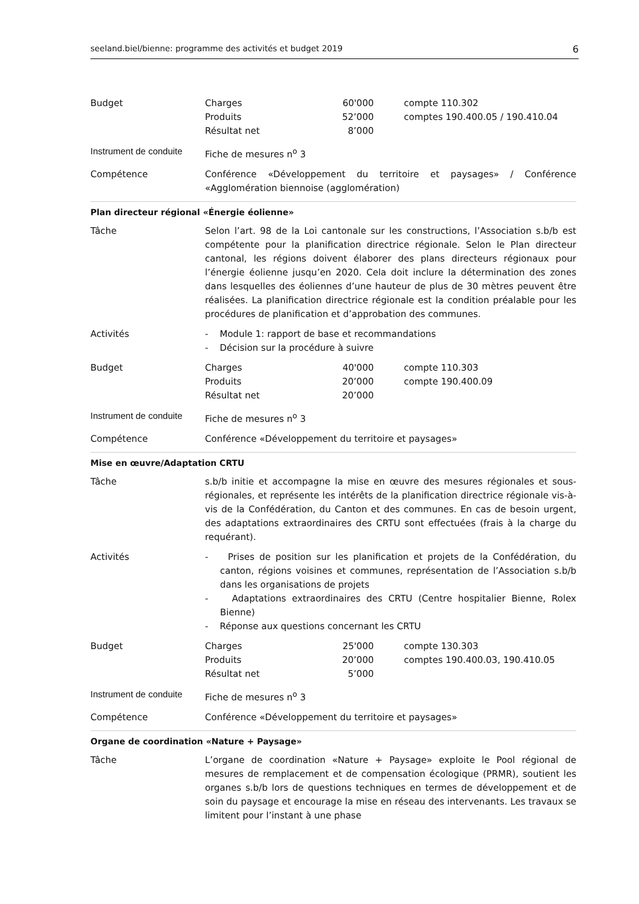seeland.biel/bienne: programme des activités et budget 2019 6
| Budget | / Charges / 60'000 / compte 110.302 / / Produits / 52’000 / comptes 190.400.05 / 190.410.04 / / Résultat net / 8’000 / / |
| Instrument de conduite | Fiche de mesures n<sup>o</sup> 3 |
| Compétence | Conférence «Développement du territoire et paysages» / Conférence «Agglomération biennoise (agglomération) |
| Plan directeur régional «Énergie éolienne» | |
| Tâche | Selon l’art. 98 de la Loi cantonale sur les constructions, l’Association s.b/b est compétente pour la planification directrice régionale. Selon le Plan directeur cantonal, les régions doivent élaborer des plans directeurs régionaux pour l’énergie éolienne jusqu’en 2020. Cela doit inclure la détermination des zones dans lesquelles des éoliennes d’une hauteur de plus de 30 mètres peuvent être réalisées. La planification directrice régionale est la condition préalable pour les procédures de planification et d’approbation des communes. |
| Activités | - Module 1: rapport de base et recommandations - Décision sur la procédure à suivre |
| Budget | / Charges / 40'000 / compte 110.303 / / Produits / 20’000 / compte 190.400.09 / / Résultat net / 20’000 / / |
| Instrument de conduite | Fiche de mesures n<sup>o</sup> 3 |
| Compétence | Conférence «Développement du territoire et paysages» |
| Mise en œuvre/Adaptation CRTU | |
| Tâche | s.b/b initie et accompagne la mise en œuvre des mesures régionales et sous-régionales, et représente les intérêts de la planification directrice régionale vis-à-vis de la Confédération, du Canton et des communes. En cas de besoin urgent, des adaptations extraordinaires des CRTU sont effectuées (frais à la charge du requérant). |
| Activités | - Prises de position sur les planification et projets de la Confédération, du canton, régions voisines et communes, représentation de l’Association s.b/b dans les organisations de projets - Adaptations extraordinaires des CRTU (Centre hospitalier Bienne, Rolex Bienne) - Réponse aux questions concernant les CRTU |
| Budget | / Charges / 25'000 / compte 130.303 / / Produits / 20’000 / comptes 190.400.03, 190.410.05 / / Résultat net / 5’000 / / |
| Instrument de conduite | Fiche de mesures n<sup>o</sup> 3 |
| Compétence | Conférence «Développement du territoire et paysages» |
| Organe de coordination «Nature + Paysage» | |
| Tâche | L’organe de coordination «Nature + Paysage» exploite le Pool régional de mesures de remplacement et de compensation écologique (PRMR), soutient les organes s.b/b lors de questions techniques en termes de développement et de soin du paysage et encourage la mise en réseau des intervenants. Les travaux se limitent pour l’instant à une phase |